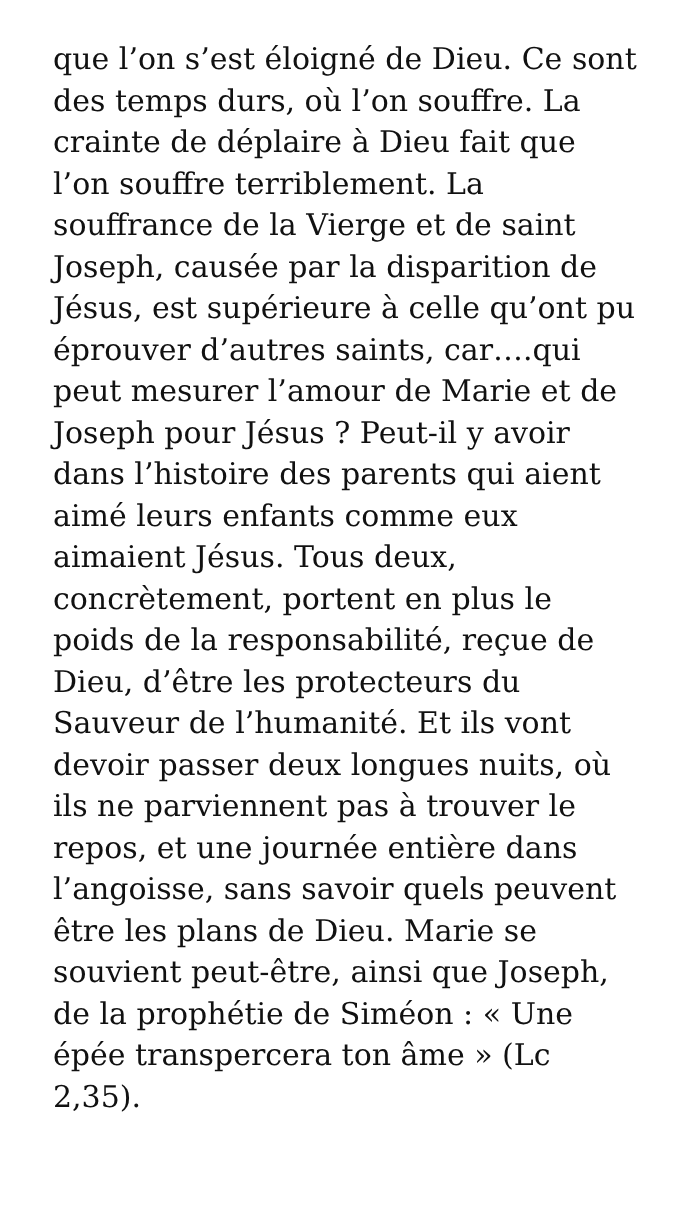que l’on s’est éloigné de Dieu. Ce sont des temps durs, où l’on souffre. La crainte de déplaire à Dieu fait que l’on souffre terriblement. La souffrance de la Vierge et de saint Joseph, causée par la disparition de Jésus, est supérieure à celle qu’ont pu éprouver d’autres saints, car….qui peut mesurer l’amour de Marie et de Joseph pour Jésus ? Peut-il y avoir dans l’histoire des parents qui aient aimé leurs enfants comme eux aimaient Jésus. Tous deux, concrètement, portent en plus le poids de la responsabilité, reçue de Dieu, d’être les protecteurs du Sauveur de l’humanité. Et ils vont devoir passer deux longues nuits, où ils ne parviennent pas à trouver le repos, et une journée entière dans l’angoisse, sans savoir quels peuvent être les plans de Dieu. Marie se souvient peut-être, ainsi que Joseph, de la prophétie de Siméon : « Une épée transpercera ton âme » (Lc 2,35).